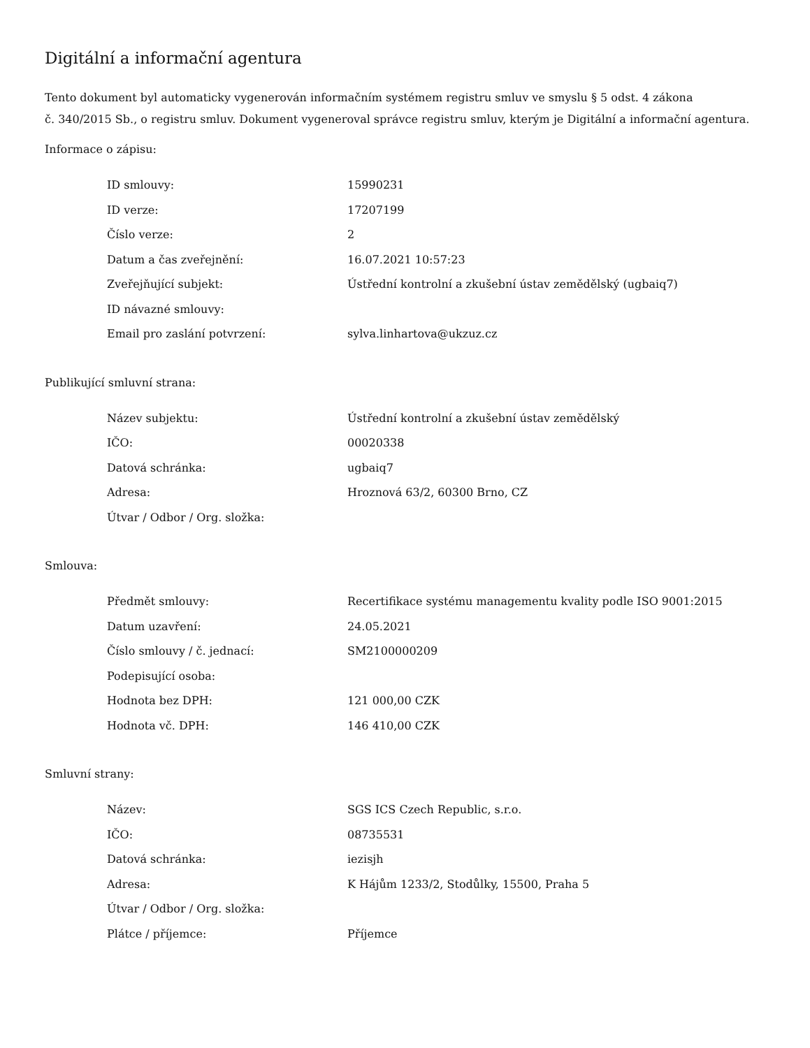Digitální a informační agentura
Tento dokument byl automaticky vygenerován informačním systémem registru smluv ve smyslu § 5 odst. 4 zákona
č. 340/2015 Sb., o registru smluv. Dokument vygeneroval správce registru smluv, kterým je Digitální a informační agentura.
Informace o zápisu:
| ID smlouvy: | 15990231 |
| ID verze: | 17207199 |
| Číslo verze: | 2 |
| Datum a čas zveřejnění: | 16.07.2021 10:57:23 |
| Zveřejňující subjekt: | Ústřední kontrolní a zkušební ústav zemědělský (ugbaiq7) |
| ID návazné smlouvy: | |
| Email pro zaslání potvrzení: | sylva.linhartova@ukzuz.cz |
Publikující smluvní strana:
| Název subjektu: | Ústřední kontrolní a zkušební ústav zemědělský |
| IČO: | 00020338 |
| Datová schránka: | ugbaiq7 |
| Adresa: | Hroznová 63/2, 60300 Brno, CZ |
| Útvar / Odbor / Org. složka: | |
Smlouva:
| Předmět smlouvy: | Recertifikace systému managementu kvality podle ISO 9001:2015 |
| Datum uzavření: | 24.05.2021 |
| Číslo smlouvy / č. jednací: | SM2100000209 |
| Podepisující osoba: | |
| Hodnota bez DPH: | 121 000,00 CZK |
| Hodnota vč. DPH: | 146 410,00 CZK |
Smluvní strany:
| Název: | SGS ICS Czech Republic, s.r.o. |
| IČO: | 08735531 |
| Datová schránka: | iezisjh |
| Adresa: | K Hájům 1233/2, Stodůlky, 15500, Praha 5 |
| Útvar / Odbor / Org. složka: | |
| Plátce / příjemce: | Příjemce |